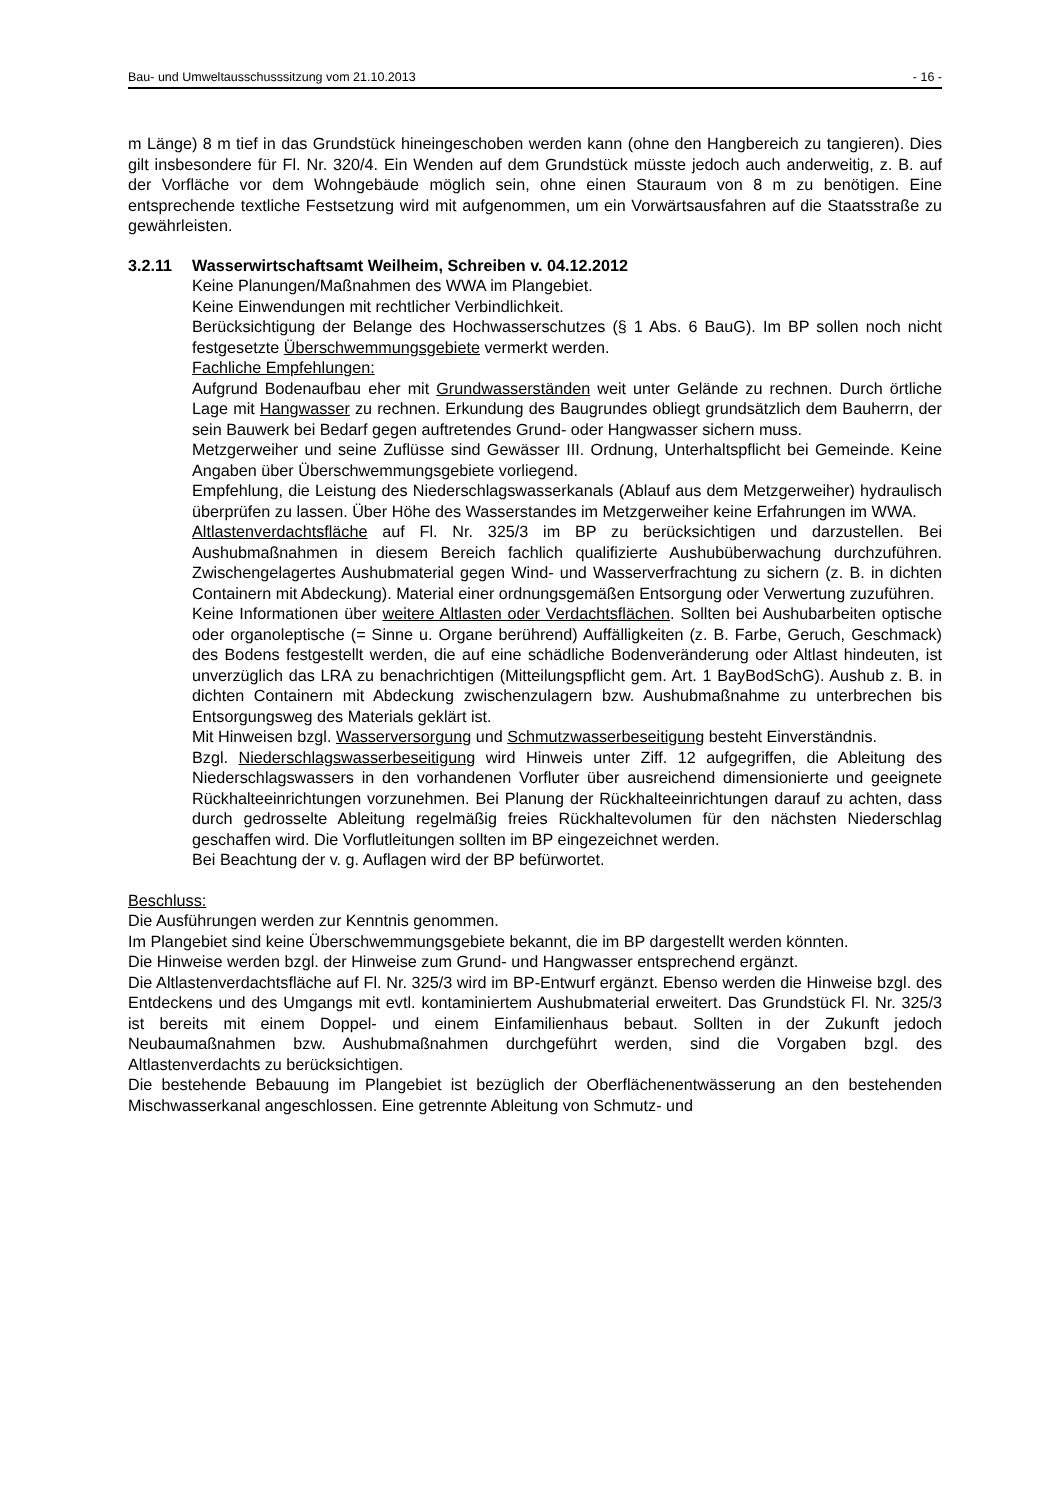Bau- und Umweltausschusssitzung vom 21.10.2013 - 16 -
m Länge) 8 m tief in das Grundstück hineingeschoben werden kann (ohne den Hangbereich zu tangieren). Dies gilt insbesondere für Fl. Nr. 320/4. Ein Wenden auf dem Grundstück müsste jedoch auch anderweitig, z. B. auf der Vorfläche vor dem Wohngebäude möglich sein, ohne einen Stauraum von 8 m zu benötigen. Eine entsprechende textliche Festsetzung wird mit aufgenommen, um ein Vorwärtsausfahren auf die Staatsstraße zu gewährleisten.
3.2.11 Wasserwirtschaftsamt Weilheim, Schreiben v. 04.12.2012
Keine Planungen/Maßnahmen des WWA im Plangebiet.
Keine Einwendungen mit rechtlicher Verbindlichkeit.
Berücksichtigung der Belange des Hochwasserschutzes (§ 1 Abs. 6 BauG). Im BP sollen noch nicht festgesetzte Überschwemmungsgebiete vermerkt werden.
Fachliche Empfehlungen:
Aufgrund Bodenaufbau eher mit Grundwasserständen weit unter Gelände zu rechnen. Durch örtliche Lage mit Hangwasser zu rechnen. Erkundung des Baugrundes obliegt grundsätzlich dem Bauherrn, der sein Bauwerk bei Bedarf gegen auftretendes Grund- oder Hangwasser sichern muss.
Metzgerweiher und seine Zuflüsse sind Gewässer III. Ordnung, Unterhaltspflicht bei Gemeinde. Keine Angaben über Überschwemmungsgebiete vorliegend.
Empfehlung, die Leistung des Niederschlagswasserkanals (Ablauf aus dem Metzgerweiher) hydraulisch überprüfen zu lassen. Über Höhe des Wasserstandes im Metzgerweiher keine Erfahrungen im WWA.
Altlastenverdachtsfläche auf Fl. Nr. 325/3 im BP zu berücksichtigen und darzustellen. Bei Aushubmaßnahmen in diesem Bereich fachlich qualifizierte Aushubüberwachung durchzuführen. Zwischengelagertes Aushubmaterial gegen Wind- und Wasserverfrachtung zu sichern (z. B. in dichten Containern mit Abdeckung). Material einer ordnungsgemäßen Entsorgung oder Verwertung zuzuführen.
Keine Informationen über weitere Altlasten oder Verdachtsflächen. Sollten bei Aushubarbeiten optische oder organoleptische (= Sinne u. Organe berührend) Auffälligkeiten (z. B. Farbe, Geruch, Geschmack) des Bodens festgestellt werden, die auf eine schädliche Bodenveränderung oder Altlast hindeuten, ist unverzüglich das LRA zu benachrichtigen (Mitteilungspflicht gem. Art. 1 BayBodSchG). Aushub z. B. in dichten Containern mit Abdeckung zwischenzulagern bzw. Aushubmaßnahme zu unterbrechen bis Entsorgungsweg des Materials geklärt ist.
Mit Hinweisen bzgl. Wasserversorgung und Schmutzwasserbeseitigung besteht Einverständnis.
Bzgl. Niederschlagswasserbeseitigung wird Hinweis unter Ziff. 12 aufgegriffen, die Ableitung des Niederschlagswassers in den vorhandenen Vorfluter über ausreichend dimensionierte und geeignete Rückhalteeinrichtungen vorzunehmen. Bei Planung der Rückhalteeinrichtungen darauf zu achten, dass durch gedrosselte Ableitung regelmäßig freies Rückhaltevolumen für den nächsten Niederschlag geschaffen wird. Die Vorflutleitungen sollten im BP eingezeichnet werden.
Bei Beachtung der v. g. Auflagen wird der BP befürwortet.
Beschluss:
Die Ausführungen werden zur Kenntnis genommen.
Im Plangebiet sind keine Überschwemmungsgebiete bekannt, die im BP dargestellt werden könnten.
Die Hinweise werden bzgl. der Hinweise zum Grund- und Hangwasser entsprechend ergänzt.
Die Altlastenverdachtsfläche auf Fl. Nr. 325/3 wird im BP-Entwurf ergänzt. Ebenso werden die Hinweise bzgl. des Entdeckens und des Umgangs mit evtl. kontaminiertem Aushubmaterial erweitert. Das Grundstück Fl. Nr. 325/3 ist bereits mit einem Doppel- und einem Einfamilienhaus bebaut. Sollten in der Zukunft jedoch Neubaumaßnahmen bzw. Aushubmaßnahmen durchgeführt werden, sind die Vorgaben bzgl. des Altlastenverdachts zu berücksichtigen.
Die bestehende Bebauung im Plangebiet ist bezüglich der Oberflächenentwässerung an den bestehenden Mischwasserkanal angeschlossen. Eine getrennte Ableitung von Schmutz- und